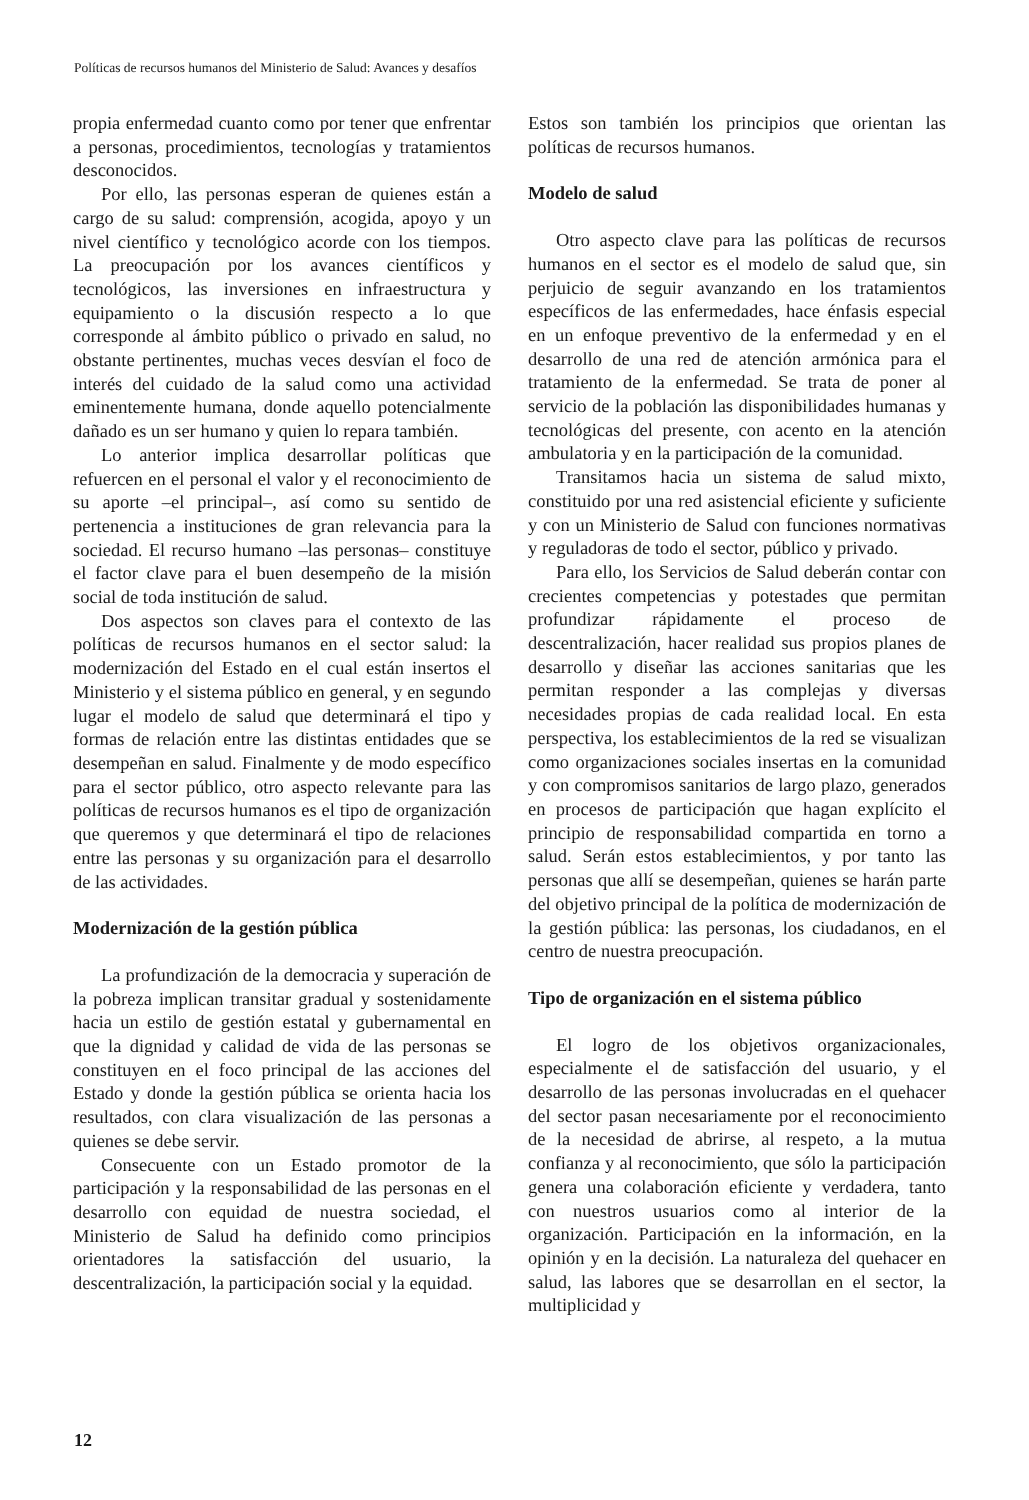Políticas de recursos humanos del Ministerio de Salud: Avances y desafíos
propia enfermedad cuanto como por tener que enfrentar a personas, procedimientos, tecnologías y tratamientos desconocidos.
Por ello, las personas esperan de quienes están a cargo de su salud: comprensión, acogida, apoyo y un nivel científico y tecnológico acorde con los tiempos. La preocupación por los avances científicos y tecnológicos, las inversiones en infraestructura y equipamiento o la discusión respecto a lo que corresponde al ámbito público o privado en salud, no obstante pertinentes, muchas veces desvían el foco de interés del cuidado de la salud como una actividad eminentemente humana, donde aquello potencialmente dañado es un ser humano y quien lo repara también.
Lo anterior implica desarrollar políticas que refuercen en el personal el valor y el reconocimiento de su aporte –el principal–, así como su sentido de pertenencia a instituciones de gran relevancia para la sociedad. El recurso humano –las personas– constituye el factor clave para el buen desempeño de la misión social de toda institución de salud.
Dos aspectos son claves para el contexto de las políticas de recursos humanos en el sector salud: la modernización del Estado en el cual están insertos el Ministerio y el sistema público en general, y en segundo lugar el modelo de salud que determinará el tipo y formas de relación entre las distintas entidades que se desempeñan en salud. Finalmente y de modo específico para el sector público, otro aspecto relevante para las políticas de recursos humanos es el tipo de organización que queremos y que determinará el tipo de relaciones entre las personas y su organización para el desarrollo de las actividades.
Modernización de la gestión pública
La profundización de la democracia y superación de la pobreza implican transitar gradual y sostenidamente hacia un estilo de gestión estatal y gubernamental en que la dignidad y calidad de vida de las personas se constituyen en el foco principal de las acciones del Estado y donde la gestión pública se orienta hacia los resultados, con clara visualización de las personas a quienes se debe servir.
Consecuente con un Estado promotor de la participación y la responsabilidad de las personas en el desarrollo con equidad de nuestra sociedad, el Ministerio de Salud ha definido como principios orientadores la satisfacción del usuario, la descentralización, la participación social y la equidad.
Estos son también los principios que orientan las políticas de recursos humanos.
Modelo de salud
Otro aspecto clave para las políticas de recursos humanos en el sector es el modelo de salud que, sin perjuicio de seguir avanzando en los tratamientos específicos de las enfermedades, hace énfasis especial en un enfoque preventivo de la enfermedad y en el desarrollo de una red de atención armónica para el tratamiento de la enfermedad. Se trata de poner al servicio de la población las disponibilidades humanas y tecnológicas del presente, con acento en la atención ambulatoria y en la participación de la comunidad.
Transitamos hacia un sistema de salud mixto, constituido por una red asistencial eficiente y suficiente y con un Ministerio de Salud con funciones normativas y reguladoras de todo el sector, público y privado.
Para ello, los Servicios de Salud deberán contar con crecientes competencias y potestades que permitan profundizar rápidamente el proceso de descentralización, hacer realidad sus propios planes de desarrollo y diseñar las acciones sanitarias que les permitan responder a las complejas y diversas necesidades propias de cada realidad local. En esta perspectiva, los establecimientos de la red se visualizan como organizaciones sociales insertas en la comunidad y con compromisos sanitarios de largo plazo, generados en procesos de participación que hagan explícito el principio de responsabilidad compartida en torno a salud. Serán estos establecimientos, y por tanto las personas que allí se desempeñan, quienes se harán parte del objetivo principal de la política de modernización de la gestión pública: las personas, los ciudadanos, en el centro de nuestra preocupación.
Tipo de organización en el sistema público
El logro de los objetivos organizacionales, especialmente el de satisfacción del usuario, y el desarrollo de las personas involucradas en el quehacer del sector pasan necesariamente por el reconocimiento de la necesidad de abrirse, al respeto, a la mutua confianza y al reconocimiento, que sólo la participación genera una colaboración eficiente y verdadera, tanto con nuestros usuarios como al interior de la organización. Participación en la información, en la opinión y en la decisión. La naturaleza del quehacer en salud, las labores que se desarrollan en el sector, la multiplicidad y
12